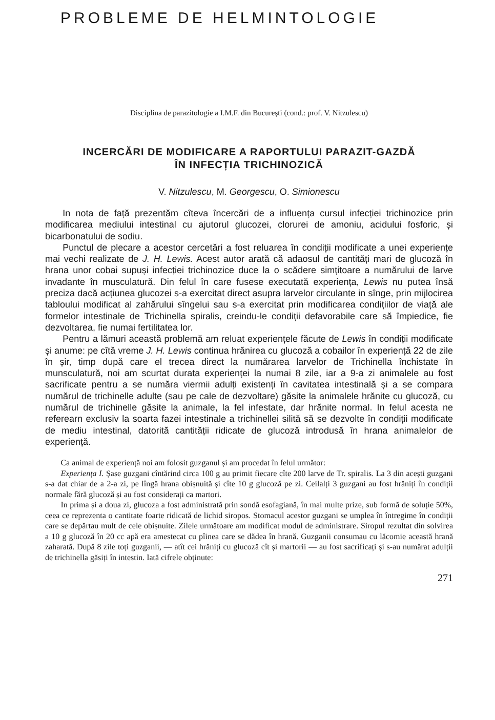PROBLEME DE HELMINTOLOGIE
Disciplina de parazitologie a I.M.F. din București (cond.: prof. V. Nitzulescu)
INCERCĂRI DE MODIFICARE A RAPORTULUI PARAZIT-GAZDĂ
ÎN INFECȚIA TRICHINOZICĂ
V. Nitzulescu, M. Georgescu, O. Simionescu
In nota de față prezentăm cîteva încercări de a influența cursul infecției trichinozice prin modificarea mediului intestinal cu ajutorul glucozei, clorurei de amoniu, acidului fosforic, și bicarbonatului de sodiu.
Punctul de plecare a acestor cercetări a fost reluarea în condiții modificate a unei experiențe mai vechi realizate de J. H. Lewis. Acest autor arată că adaosul de cantități mari de glucoză în hrana unor cobai supuși infecției trichinozice duce la o scădere simțitoare a numărului de larve invadante în musculatură. Din felul în care fusese executată experiența, Lewis nu putea însă preciza dacă acțiunea glucozei s-a exercitat direct asupra larvelor circulante in sînge, prin mijlocirea tabloului modificat al zahărului sîngelui sau s-a exercitat prin modificarea condițiilor de viață ale formelor intestinale de Trichinella spiralis, creindu-le condiții defavorabile care să împiedice, fie dezvoltarea, fie numai fertilitatea lor.
Pentru a lămuri această problemă am reluat experiențele făcute de Lewis în condiții modificate și anume: pe cîtă vreme J. H. Lewis continua hrănirea cu glucoză a cobailor în experiență 22 de zile în șir, timp după care el trecea direct la numărarea larvelor de Trichinella închistate în munsculatură, noi am scurtat durata experienței la numai 8 zile, iar a 9-a zi animalele au fost sacrificate pentru a se număra viermii adulți existenți în cavitatea intestinală și a se compara numărul de trichinelle adulte (sau pe cale de dezvoltare) găsite la animalele hrănite cu glucoză, cu numărul de trichinelle găsite la animale, la fel infestate, dar hrănite normal. In felul acesta ne referearn exclusiv la soarta fazei intestinale a trichinellei silită să se dezvolte în condiții modificate de mediu intestinal, datorită cantității ridicate de glucoză introdusă în hrana animalelor de experiență.
Ca animal de experiență noi am folosit guzganul și am procedat în felul următor:
Experiența I. Șase guzgani cîntărind circa 100 g au primit fiecare cîte 200 larve de Tr. spiralis. La 3 din acești guzgani s-a dat chiar de a 2-a zi, pe lîngă hrana obișnuită și cîte 10 g glucoză pe zi. Ceilalți 3 guzgani au fost hrăniți în condiții normale fără glucoză și au fost considerați ca martori.
In prima și a doua zi, glucoza a fost administrată prin sondă esofagiană, în mai multe prize, sub formă de soluție 50%, ceea ce reprezenta o cantitate foarte ridicată de lichid siropos. Stomacul acestor guzgani se umplea în întregime în condiții care se depărtau mult de cele obișnuite. Zilele următoare am modificat modul de administrare. Siropul rezultat din solvirea a 10 g glucoză în 20 cc apă era amestecat cu pîinea care se dădea în hrană. Guzganii consumau cu lăcomie această hrană zaharată. După 8 zile toți guzganii, — atît cei hrăniți cu glucoză cît și martorii — au fost sacrificați și s-au numărat adulții de trichinella găsiți în intestin. Iată cifrele obținute:
271